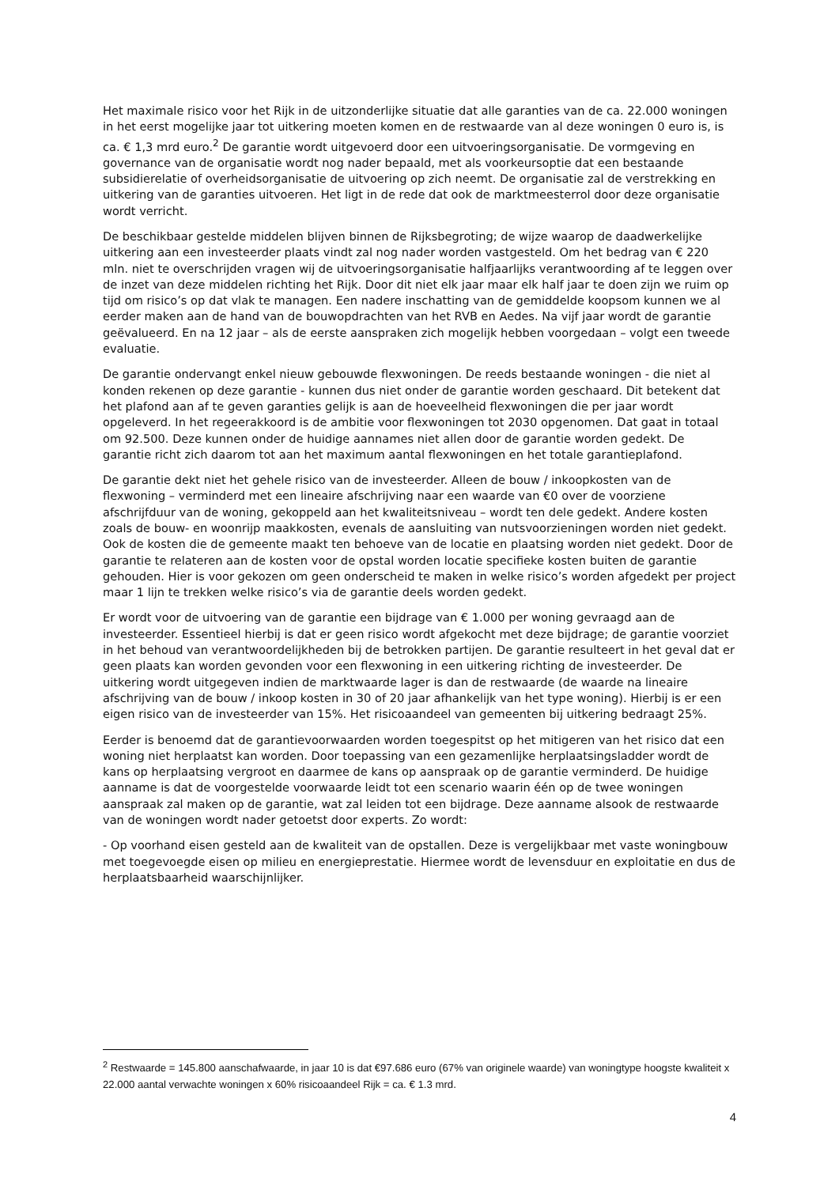Het maximale risico voor het Rijk in de uitzonderlijke situatie dat alle garanties van de ca. 22.000 woningen in het eerst mogelijke jaar tot uitkering moeten komen en de restwaarde van al deze woningen 0 euro is, is ca. € 1,3 mrd euro.<sup>2</sup> De garantie wordt uitgevoerd door een uitvoeringsorganisatie. De vormgeving en governance van de organisatie wordt nog nader bepaald, met als voorkeursoptie dat een bestaande subsidierelatie of overheidsorganisatie de uitvoering op zich neemt. De organisatie zal de verstrekking en uitkering van de garanties uitvoeren. Het ligt in de rede dat ook de marktmeesterrol door deze organisatie wordt verricht.
De beschikbaar gestelde middelen blijven binnen de Rijksbegroting; de wijze waarop de daadwerkelijke uitkering aan een investeerder plaats vindt zal nog nader worden vastgesteld. Om het bedrag van € 220 mln. niet te overschrijden vragen wij de uitvoeringsorganisatie halfjaarlijks verantwoording af te leggen over de inzet van deze middelen richting het Rijk. Door dit niet elk jaar maar elk half jaar te doen zijn we ruim op tijd om risico’s op dat vlak te managen. Een nadere inschatting van de gemiddelde koopsom kunnen we al eerder maken aan de hand van de bouwopdrachten van het RVB en Aedes. Na vijf jaar wordt de garantie geëvalueerd. En na 12 jaar – als de eerste aanspraken zich mogelijk hebben voorgedaan – volgt een tweede evaluatie.
De garantie ondervangt enkel nieuw gebouwde flexwoningen. De reeds bestaande woningen - die niet al konden rekenen op deze garantie - kunnen dus niet onder de garantie worden geschaard. Dit betekent dat het plafond aan af te geven garanties gelijk is aan de hoeveelheid flexwoningen die per jaar wordt opgeleverd. In het regeerakkoord is de ambitie voor flexwoningen tot 2030 opgenomen. Dat gaat in totaal om 92.500. Deze kunnen onder de huidige aannames niet allen door de garantie worden gedekt. De garantie richt zich daarom tot aan het maximum aantal flexwoningen en het totale garantieplafond.
De garantie dekt niet het gehele risico van de investeerder. Alleen de bouw / inkoopkosten van de flexwoning – verminderd met een lineaire afschrijving naar een waarde van €0 over de voorziene afschrijfduur van de woning, gekoppeld aan het kwaliteitsniveau – wordt ten dele gedekt. Andere kosten zoals de bouw- en woonrijp maakkosten, evenals de aansluiting van nutsvoorzieningen worden niet gedekt. Ook de kosten die de gemeente maakt ten behoeve van de locatie en plaatsing worden niet gedekt. Door de garantie te relateren aan de kosten voor de opstal worden locatie specifieke kosten buiten de garantie gehouden. Hier is voor gekozen om geen onderscheid te maken in welke risico’s worden afgedekt per project maar 1 lijn te trekken welke risico’s via de garantie deels worden gedekt.
Er wordt voor de uitvoering van de garantie een bijdrage van € 1.000 per woning gevraagd aan de investeerder. Essentieel hierbij is dat er geen risico wordt afgekocht met deze bijdrage; de garantie voorziet in het behoud van verantwoordelijkheden bij de betrokken partijen. De garantie resulteert in het geval dat er geen plaats kan worden gevonden voor een flexwoning in een uitkering richting de investeerder. De uitkering wordt uitgegeven indien de marktwaarde lager is dan de restwaarde (de waarde na lineaire afschrijving van de bouw / inkoop kosten in 30 of 20 jaar afhankelijk van het type woning). Hierbij is er een eigen risico van de investeerder van 15%. Het risicoaandeel van gemeenten bij uitkering bedraagt 25%.
Eerder is benoemd dat de garantievoorwaarden worden toegespitst op het mitigeren van het risico dat een woning niet herplaatst kan worden. Door toepassing van een gezamenlijke herplaatsingsladder wordt de kans op herplaatsing vergroot en daarmee de kans op aanspraak op de garantie verminderd. De huidige aanname is dat de voorgestelde voorwaarde leidt tot een scenario waarin één op de twee woningen aanspraak zal maken op de garantie, wat zal leiden tot een bijdrage. Deze aanname alsook de restwaarde van de woningen wordt nader getoetst door experts. Zo wordt:
- Op voorhand eisen gesteld aan de kwaliteit van de opstallen. Deze is vergelijkbaar met vaste woningbouw met toegevoegde eisen op milieu en energieprestatie. Hiermee wordt de levensduur en exploitatie en dus de herplaatsbaarheid waarschijnlijker.
<sup>2</sup> Restwaarde = 145.800 aanschafwaarde, in jaar 10 is dat €97.686 euro (67% van originele waarde) van woningtype hoogste kwaliteit x 22.000 aantal verwachte woningen x 60% risicoaandeel Rijk = ca. € 1.3 mrd.
4